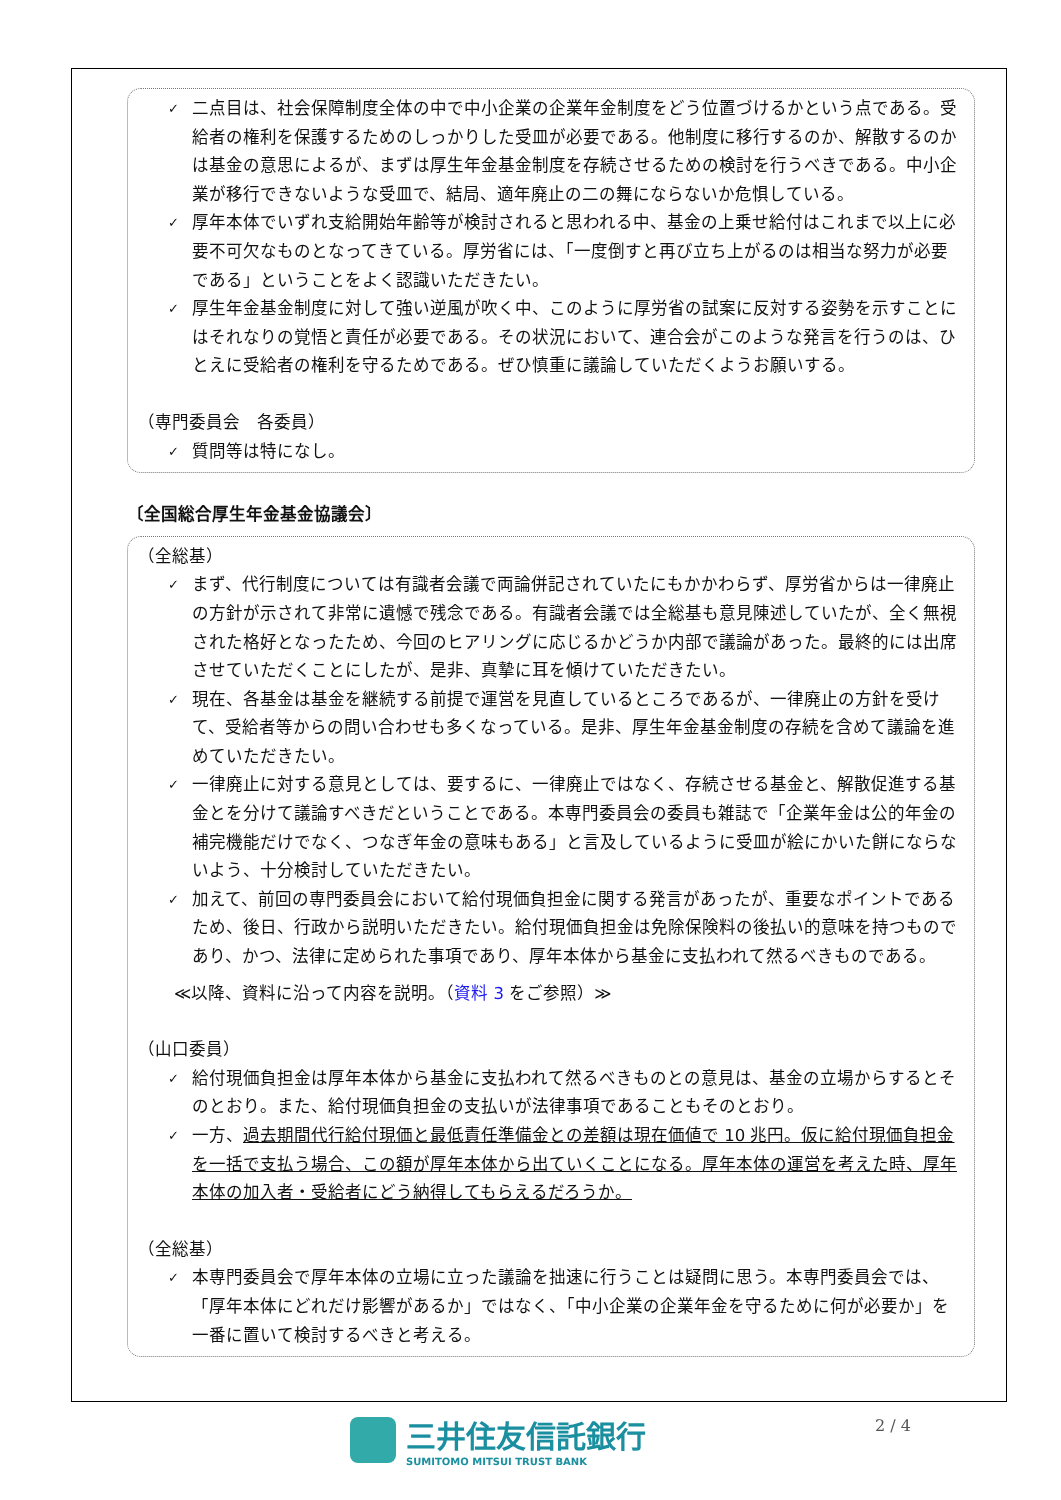✓ 二点目は、社会保障制度全体の中で中小企業の企業年金制度をどう位置づけるかという点である。受給者の権利を保護するためのしっかりした受皿が必要である。他制度に移行するのか、解散するのかは基金の意思によるが、まずは厚生年金基金制度を存続させるための検討を行うべきである。中小企業が移行できないような受皿で、結局、適年廃止の二の舞にならないか危惧している。
✓ 厚年本体でいずれ支給開始年齢等が検討されると思われる中、基金の上乗せ給付はこれまで以上に必要不可欠なものとなってきている。厚労省には、「一度倒すと再び立ち上がるのは相当な努力が必要である」ということをよく認識いただきたい。
✓ 厚生年金基金制度に対して強い逆風が吹く中、このように厚労省の試案に反対する姿勢を示すことにはそれなりの覚悟と責任が必要である。その状況において、連合会がこのような発言を行うのは、ひとえに受給者の権利を守るためである。ぜひ慎重に議論していただくようお願いする。
（専門委員会　各委員）
✓ 質問等は特になし。
〔全国総合厚生年金基金協議会〕
（全総基）
✓ まず、代行制度については有識者会議で両論併記されていたにもかかわらず、厚労省からは一律廃止の方針が示されて非常に遺憾で残念である。有識者会議では全総基も意見陳述していたが、全く無視された格好となったため、今回のヒアリングに応じるかどうか内部で議論があった。最終的には出席させていただくことにしたが、是非、真摯に耳を傾けていただきたい。
✓ 現在、各基金は基金を継続する前提で運営を見直しているところであるが、一律廃止の方針を受けて、受給者等からの問い合わせも多くなっている。是非、厚生年金基金制度の存続を含めて議論を進めていただきたい。
✓ 一律廃止に対する意見としては、要するに、一律廃止ではなく、存続させる基金と、解散促進する基金とを分けて議論すべきだということである。本専門委員会の委員も雑誌で「企業年金は公的年金の補完機能だけでなく、つなぎ年金の意味もある」と言及しているように受皿が絵にかいた餅にならないよう、十分検討していただきたい。
✓ 加えて、前回の専門委員会において給付現価負担金に関する発言があったが、重要なポイントであるため、後日、行政から説明いただきたい。給付現価負担金は免除保険料の後払い的意味を持つものであり、かつ、法律に定められた事項であり、厚年本体から基金に支払われて然るべきものである。
≪以降、資料に沿って内容を説明。（資料 3 をご参照）≫
（山口委員）
✓ 給付現価負担金は厚年本体から基金に支払われて然るべきものとの意見は、基金の立場からするとそのとおり。また、給付現価負担金の支払いが法律事項であることもそのとおり。
✓ 一方、過去期間代行給付現価と最低責任準備金との差額は現在価値で 10 兆円。仮に給付現価負担金を一括で支払う場合、この額が厚年本体から出ていくことになる。厚年本体の運営を考えた時、厚年本体の加入者・受給者にどう納得してもらえるだろうか。
（全総基）
✓ 本専門委員会で厚年本体の立場に立った議論を拙速に行うことは疑問に思う。本専門委員会では、「厚年本体にどれだけ影響があるか」ではなく、「中小企業の企業年金を守るために何が必要か」を一番に置いて検討するべきと考える。
三井住友信託銀行
SUMITOMO MITSUI TRUST BANK
2 / 4